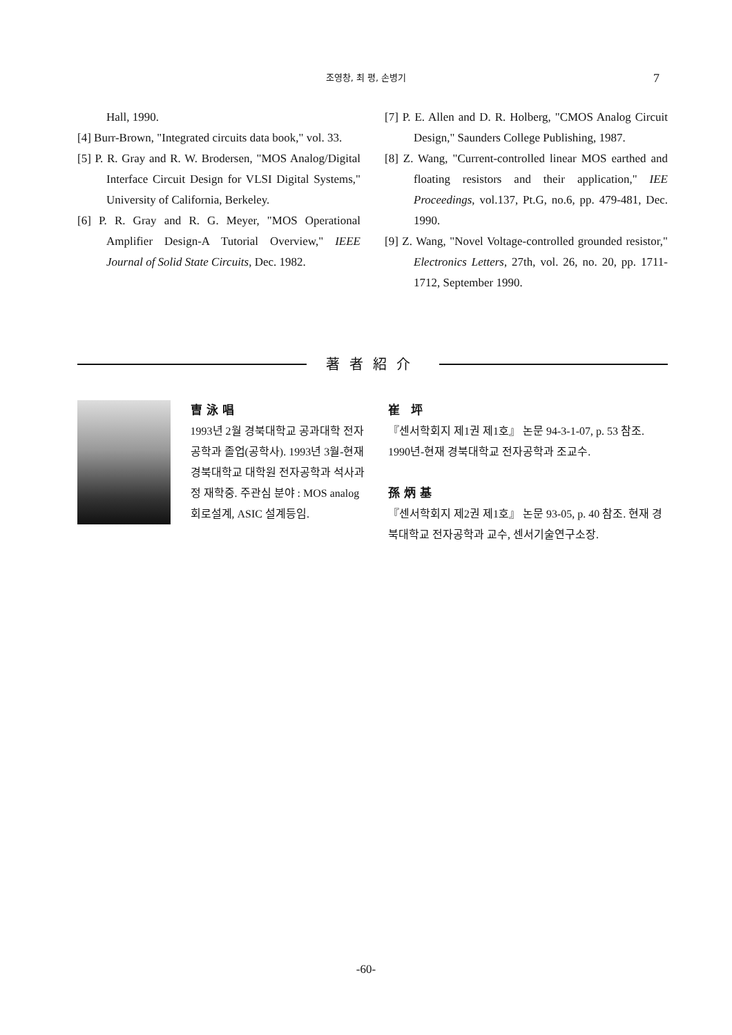조영창, 최 평, 손병기
7
Hall, 1990.
[4] Burr-Brown, "Integrated circuits data book," vol. 33.
[5] P. R. Gray and R. W. Brodersen, "MOS Analog/Digital Interface Circuit Design for VLSI Digital Systems," University of California, Berkeley.
[6] P. R. Gray and R. G. Meyer, "MOS Operational Amplifier Design-A Tutorial Overview," IEEE Journal of Solid State Circuits, Dec. 1982.
[7] P. E. Allen and D. R. Holberg, "CMOS Analog Circuit Design," Saunders College Publishing, 1987.
[8] Z. Wang, "Current-controlled linear MOS earthed and floating resistors and their application," IEE Proceedings, vol.137, Pt.G, no.6, pp. 479-481, Dec. 1990.
[9] Z. Wang, "Novel Voltage-controlled grounded resistor," Electronics Letters, 27th, vol. 26, no. 20, pp. 1711-1712, September 1990.
著者紹介
曺泳唱
1993년 2월 경북대학교 공과대학 전자공학과 졸업(공학사). 1993년 3월-현재 경북대학교 대학원 전자공학과 석사과정 재학중. 주관심 분야 : MOS analog 회로설계, ASIC 설계등임.
崔 坪
『센서학회지 제1권 제1호』 논문 94-3-1-07, p. 53 참조. 1990년-현재 경북대학교 전자공학과 조교수.
孫炳基
『센서학회지 제2권 제1호』 논문 93-05, p. 40 참조. 현재 경북대학교 전자공학과 교수, 센서기술연구소장.
-60-